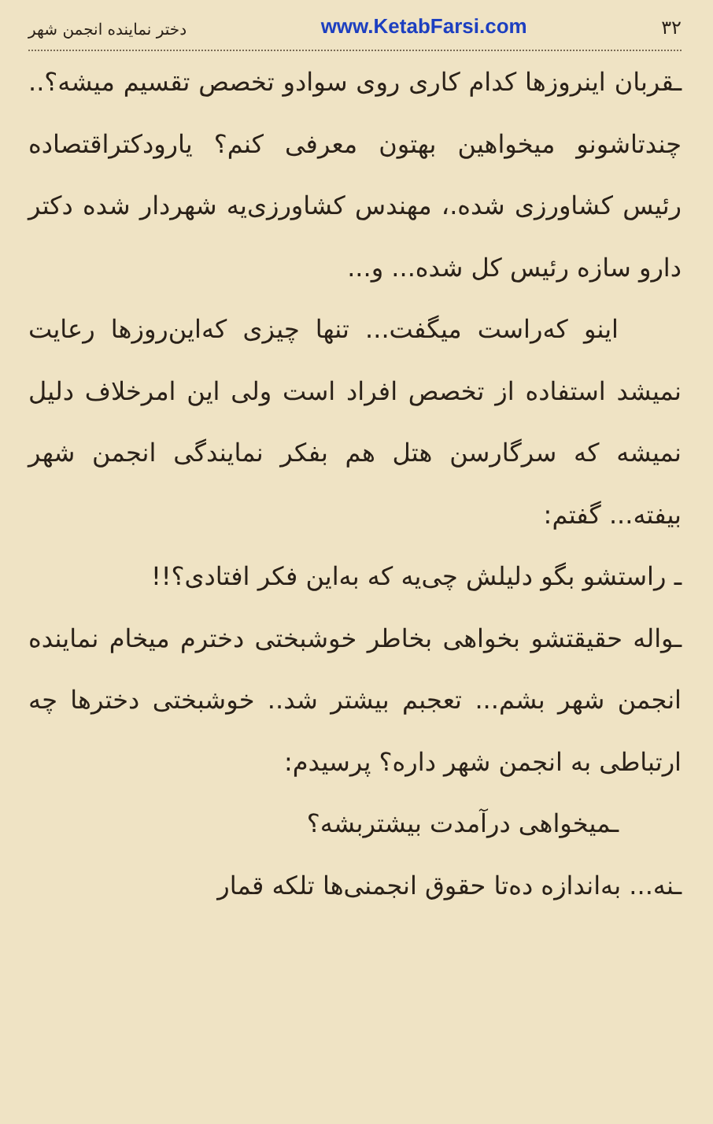۳۲ www.KetabFarsi.com دختر نماینده انجمن شهر
ـقربان اینروزها کدام کاری روی سوادو تخصص تقسیم میشه؟.. چندتاشونو میخواهین بهتون معرفی کنم؟ یارودکتراقتصاده رئیس کشاورزی شده.، مهندس کشاورزی‌یه شهردار شده دکتر دارو سازه رئیس کل شده... و...
اینو که‌راست میگفت... تنها چیزی که‌این‌روزها رعایت نمیشد استفاده از تخصص افراد است ولی این امرخلاف دلیل نمیشه که سرگارسن هتل هم بفکر نمایندگی انجمن شهر بیفته... گفتم:
ـ راستشو بگو دلیلش چی‌یه که به‌این فکر افتادی؟!!
ـواله حقیقتشو بخواهی بخاطر خوشبختی دخترم میخام نماینده انجمن شهر بشم... تعجبم بیشتر شد.. خوشبختی دخترها چه ارتباطی به انجمن شهر داره؟ پرسیدم:
ـمیخواهی درآمدت بیشتربشه؟
ـنه... به‌اندازه ده‌تا حقوق انجمنی‌ها تلکه قمار